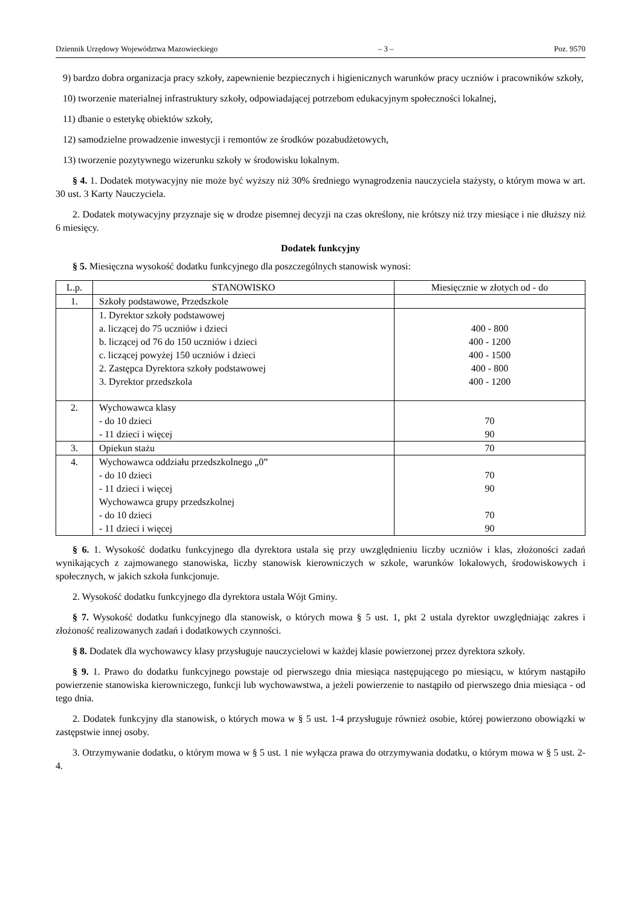Dziennik Urzędowy Województwa Mazowieckiego – 3 – Poz. 9570
9) bardzo dobra organizacja pracy szkoły, zapewnienie bezpiecznych i higienicznych warunków pracy uczniów i pracowników szkoły,
10) tworzenie materialnej infrastruktury szkoły, odpowiadającej potrzebom edukacyjnym społeczności lokalnej,
11) dbanie o estetykę obiektów szkoły,
12) samodzielne prowadzenie inwestycji i remontów ze środków pozabudżetowych,
13) tworzenie pozytywnego wizerunku szkoły w środowisku lokalnym.
§ 4. 1. Dodatek motywacyjny nie może być wyższy niż 30% średniego wynagrodzenia nauczyciela stażysty, o którym mowa w art. 30 ust. 3 Karty Nauczyciela.
2. Dodatek motywacyjny przyznaje się w drodze pisemnej decyzji na czas określony, nie krótszy niż trzy miesiące i nie dłuższy niż 6 miesięcy.
Dodatek funkcyjny
§ 5. Miesięczna wysokość dodatku funkcyjnego dla poszczególnych stanowisk wynosi:
| L.p. | STANOWISKO | Miesięcznie w złotych od - do |
| --- | --- | --- |
| 1. | Szkoły podstawowe, Przedszkole | |
| | 1. Dyrektor szkoły podstawowej a. liczącej do 75 uczniów i dzieci b. liczącej od 76 do 150 uczniów i dzieci c. liczącej powyżej 150 uczniów i dzieci 2. Zastępca Dyrektora szkoły podstawowej 3. Dyrektor przedszkola | 400 - 800 400 - 1200 400 - 1500 400 - 800 400 - 1200 |
| 2. | Wychowawca klasy - do 10 dzieci - 11 dzieci i więcej | 70 90 |
| 3. | Opiekun stażu | 70 |
| 4. | Wychowawca oddziału przedszkolnego „0” - do 10 dzieci - 11 dzieci i więcej Wychowawca grupy przedszkolnej - do 10 dzieci - 11 dzieci i więcej | 70 90 70 90 |
§ 6. 1. Wysokość dodatku funkcyjnego dla dyrektora ustala się przy uwzględnieniu liczby uczniów i klas, złożoności zadań wynikających z zajmowanego stanowiska, liczby stanowisk kierowniczych w szkole, warunków lokalowych, środowiskowych i społecznych, w jakich szkoła funkcjonuje.
2. Wysokość dodatku funkcyjnego dla dyrektora ustala Wójt Gminy.
§ 7. Wysokość dodatku funkcyjnego dla stanowisk, o których mowa § 5 ust. 1, pkt 2 ustala dyrektor uwzględniając zakres i złożoność realizowanych zadań i dodatkowych czynności.
§ 8. Dodatek dla wychowawcy klasy przysługuje nauczycielowi w każdej klasie powierzonej przez dyrektora szkoły.
§ 9. 1. Prawo do dodatku funkcyjnego powstaje od pierwszego dnia miesiąca następującego po miesiącu, w którym nastąpiło powierzenie stanowiska kierowniczego, funkcji lub wychowawstwa, a jeżeli powierzenie to nastąpiło od pierwszego dnia miesiąca - od tego dnia.
2. Dodatek funkcyjny dla stanowisk, o których mowa w § 5 ust. 1-4 przysługuje również osobie, której powierzono obowiązki w zastępstwie innej osoby.
3. Otrzymywanie dodatku, o którym mowa w § 5 ust. 1 nie wyłącza prawa do otrzymywania dodatku, o którym mowa w § 5 ust. 2-4.